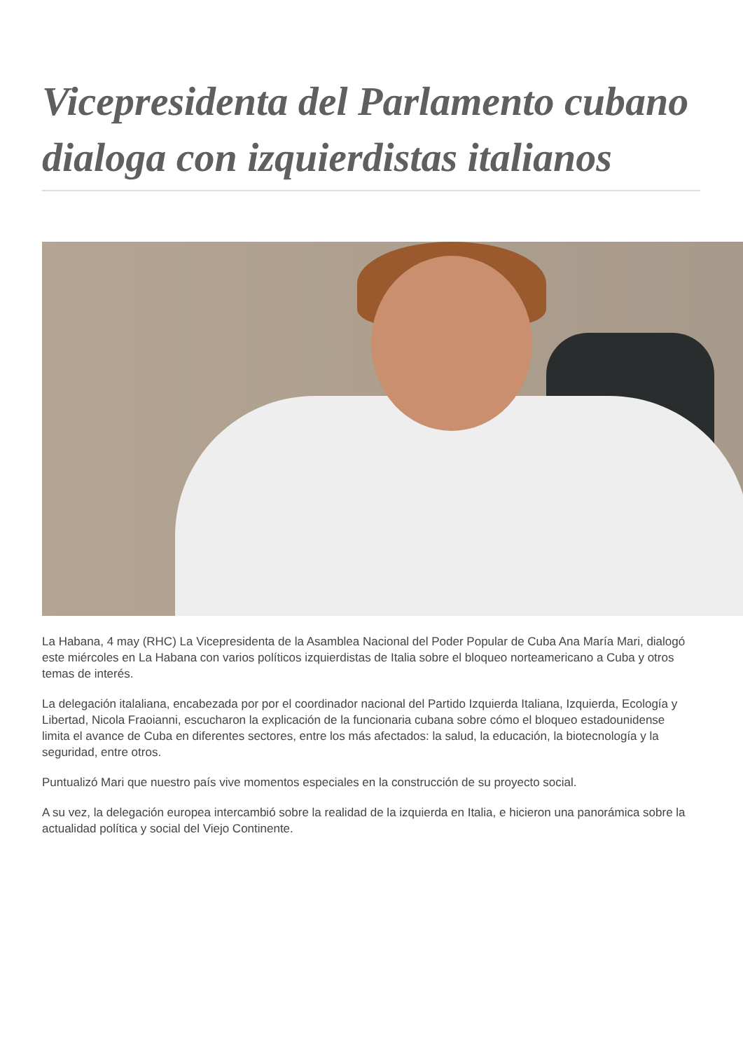Vicepresidenta del Parlamento cubano dialoga con izquierdistas italianos
La Habana, 4 may (RHC) La Vicepresidenta de la Asamblea Nacional del Poder Popular de Cuba Ana María Mari, dialogó este miércoles en La Habana con varios políticos izquierdistas de Italia sobre el bloqueo norteamericano a Cuba y otros temas de interés.
La delegación italaliana, encabezada por por el coordinador nacional del Partido Izquierda Italiana, Izquierda, Ecología y Libertad, Nicola Fraoianni, escucharon la explicación de la funcionaria cubana sobre cómo el bloqueo estadounidense limita el avance de Cuba en diferentes sectores, entre los más afectados: la salud, la educación, la biotecnología y la seguridad, entre otros.
Puntualizó Mari que nuestro país vive momentos especiales en la construcción de su proyecto social.
A su vez, la delegación europea intercambió sobre la realidad de la izquierda en Italia, e hicieron una panorámica sobre la actualidad política y social del Viejo Continente.